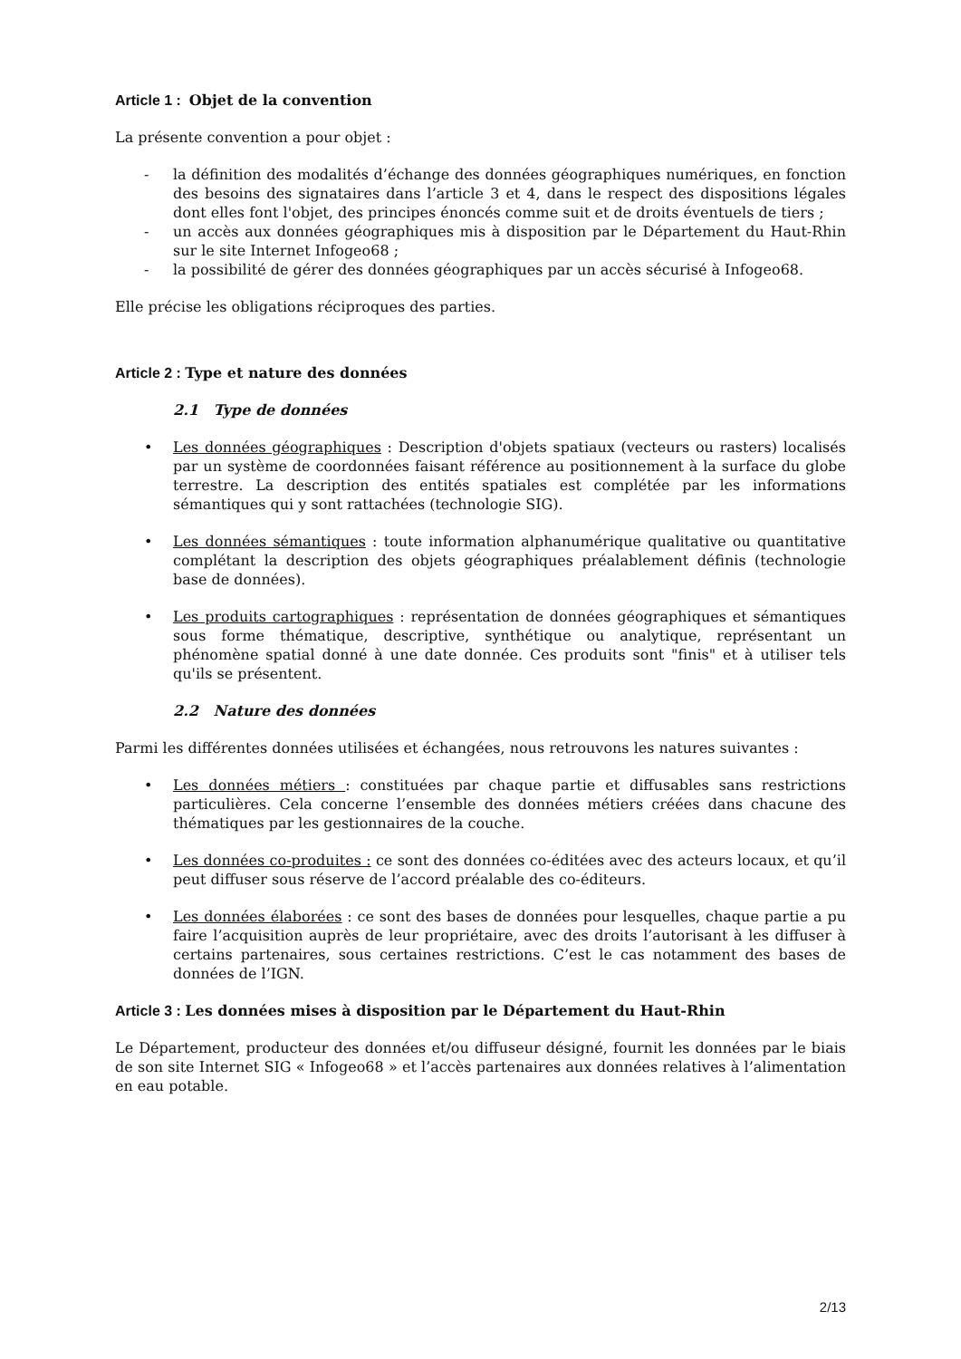Article 1 : Objet de la convention
La présente convention a pour objet :
- la définition des modalités d’échange des données géographiques numériques, en fonction des besoins des signataires dans l’article 3 et 4, dans le respect des dispositions légales dont elles font l'objet, des principes énoncés comme suit et de droits éventuels de tiers ;
- un accès aux données géographiques mis à disposition par le Département du Haut-Rhin sur le site Internet Infogeo68 ;
- la possibilité de gérer des données géographiques par un accès sécurisé à Infogeo68.
Elle précise les obligations réciproques des parties.
Article 2 : Type et nature des données
2.1 Type de données
• Les données géographiques : Description d'objets spatiaux (vecteurs ou rasters) localisés par un système de coordonnées faisant référence au positionnement à la surface du globe terrestre. La description des entités spatiales est complétée par les informations sémantiques qui y sont rattachées (technologie SIG).
• Les données sémantiques : toute information alphanumérique qualitative ou quantitative complétant la description des objets géographiques préalablement définis (technologie base de données).
• Les produits cartographiques : représentation de données géographiques et sémantiques sous forme thématique, descriptive, synthétique ou analytique, représentant un phénomène spatial donné à une date donnée. Ces produits sont "finis" et à utiliser tels qu'ils se présentent.
2.2 Nature des données
Parmi les différentes données utilisées et échangées, nous retrouvons les natures suivantes :
• Les données métiers : constituées par chaque partie et diffusables sans restrictions particulières. Cela concerne l’ensemble des données métiers créées dans chacune des thématiques par les gestionnaires de la couche.
• Les données co-produites : ce sont des données co-éditées avec des acteurs locaux, et qu’il peut diffuser sous réserve de l’accord préalable des co-éditeurs.
• Les données élaborées : ce sont des bases de données pour lesquelles, chaque partie a pu faire l’acquisition auprès de leur propriétaire, avec des droits l’autorisant à les diffuser à certains partenaires, sous certaines restrictions. C’est le cas notamment des bases de données de l’IGN.
Article 3 : Les données mises à disposition par le Département du Haut-Rhin
Le Département, producteur des données et/ou diffuseur désigné, fournit les données par le biais de son site Internet SIG « Infogeo68 » et l’accès partenaires aux données relatives à l’alimentation en eau potable.
2/13